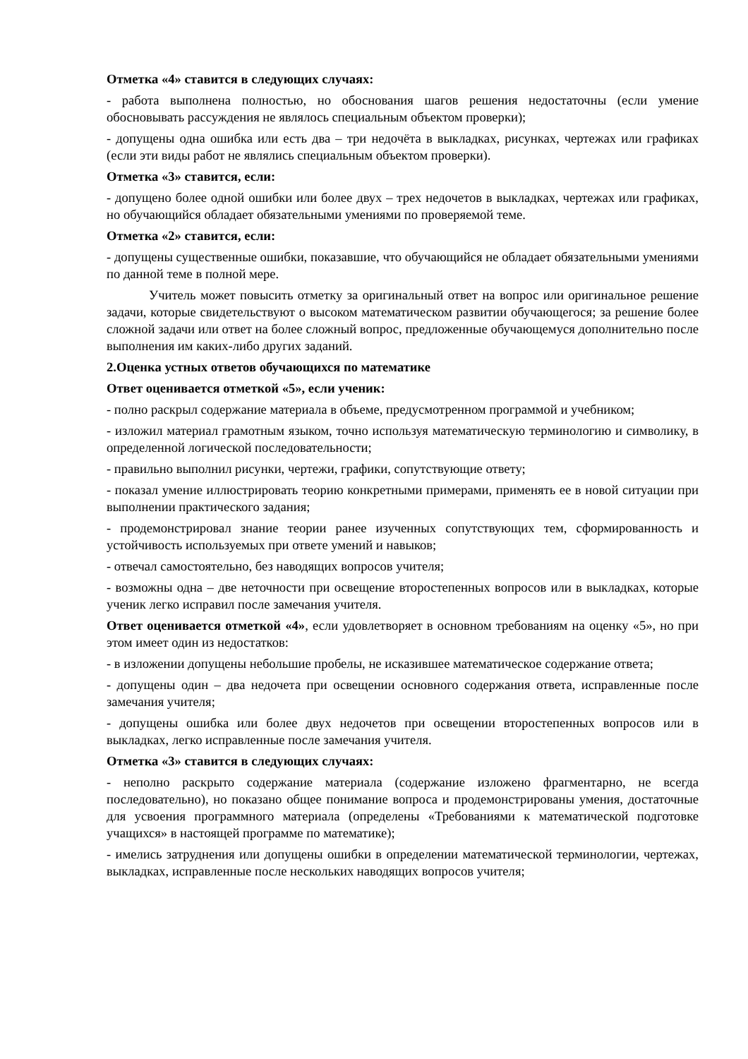Отметка «4» ставится в следующих случаях:
- работа выполнена полностью, но обоснования шагов решения недостаточны (если умение обосновывать рассуждения не являлось специальным объектом проверки);
- допущены одна ошибка или есть два – три недочёта в выкладках, рисунках, чертежах или графиках (если эти виды работ не являлись специальным объектом проверки).
Отметка «3» ставится, если:
- допущено более одной ошибки или более двух – трех недочетов в выкладках, чертежах или графиках, но обучающийся обладает обязательными умениями по проверяемой теме.
Отметка «2» ставится, если:
- допущены существенные ошибки, показавшие, что обучающийся не обладает обязательными умениями по данной теме в полной мере.
Учитель может повысить отметку за оригинальный ответ на вопрос или оригинальное решение задачи, которые свидетельствуют о высоком математическом развитии обучающегося; за решение более сложной задачи или ответ на более сложный вопрос, предложенные обучающемуся дополнительно после выполнения им каких-либо других заданий.
2.Оценка устных ответов обучающихся по математике
Ответ оценивается отметкой «5», если ученик:
- полно раскрыл содержание материала в объеме, предусмотренном программой и учебником;
- изложил материал грамотным языком, точно используя математическую терминологию и символику, в определенной логической последовательности;
- правильно выполнил рисунки, чертежи, графики, сопутствующие ответу;
- показал умение иллюстрировать теорию конкретными примерами, применять ее в новой ситуации при выполнении практического задания;
- продемонстрировал знание теории ранее изученных сопутствующих тем, сформированность и устойчивость используемых при ответе умений и навыков;
- отвечал самостоятельно, без наводящих вопросов учителя;
- возможны одна – две неточности при освещение второстепенных вопросов или в выкладках, которые ученик легко исправил после замечания учителя.
Ответ оценивается отметкой «4», если удовлетворяет в основном требованиям на оценку «5», но при этом имеет один из недостатков:
- в изложении допущены небольшие пробелы, не исказившее математическое содержание ответа;
- допущены один – два недочета при освещении основного содержания ответа, исправленные после замечания учителя;
- допущены ошибка или более двух недочетов при освещении второстепенных вопросов или в выкладках, легко исправленные после замечания учителя.
Отметка «3» ставится в следующих случаях:
- неполно раскрыто содержание материала (содержание изложено фрагментарно, не всегда последовательно), но показано общее понимание вопроса и продемонстрированы умения, достаточные для усвоения программного материала (определены «Требованиями к математической подготовке учащихся» в настоящей программе по математике);
- имелись затруднения или допущены ошибки в определении математической терминологии, чертежах, выкладках, исправленные после нескольких наводящих вопросов учителя;